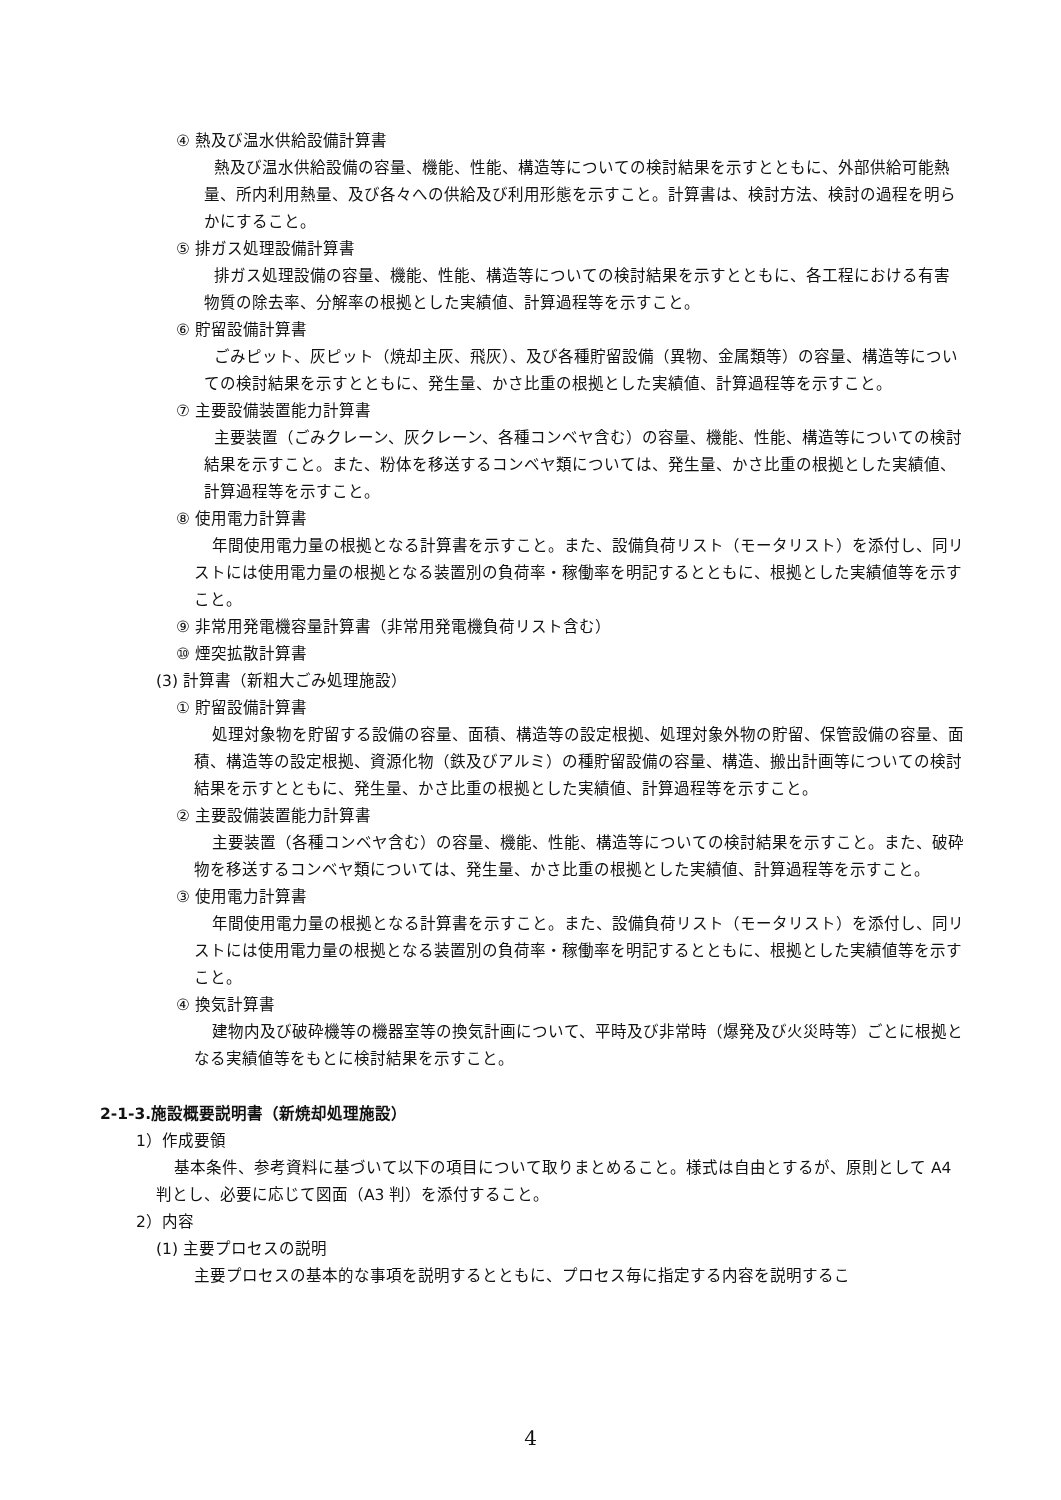④ 熱及び温水供給設備計算書
熱及び温水供給設備の容量、機能、性能、構造等についての検討結果を示すとともに、外部供給可能熱量、所内利用熱量、及び各々への供給及び利用形態を示すこと。計算書は、検討方法、検討の過程を明らかにすること。
⑤ 排ガス処理設備計算書
排ガス処理設備の容量、機能、性能、構造等についての検討結果を示すとともに、各工程における有害物質の除去率、分解率の根拠とした実績値、計算過程等を示すこと。
⑥ 貯留設備計算書
ごみピット、灰ピット（焼却主灰、飛灰）、及び各種貯留設備（異物、金属類等）の容量、構造等についての検討結果を示すとともに、発生量、かさ比重の根拠とした実績値、計算過程等を示すこと。
⑦ 主要設備装置能力計算書
主要装置（ごみクレーン、灰クレーン、各種コンベヤ含む）の容量、機能、性能、構造等についての検討結果を示すこと。また、粉体を移送するコンベヤ類については、発生量、かさ比重の根拠とした実績値、計算過程等を示すこと。
⑧ 使用電力計算書
年間使用電力量の根拠となる計算書を示すこと。また、設備負荷リスト（モータリスト）を添付し、同リストには使用電力量の根拠となる装置別の負荷率・稼働率を明記するとともに、根拠とした実績値等を示すこと。
⑨ 非常用発電機容量計算書（非常用発電機負荷リスト含む）
⑩ 煙突拡散計算書
(3) 計算書（新粗大ごみ処理施設）
① 貯留設備計算書
処理対象物を貯留する設備の容量、面積、構造等の設定根拠、処理対象外物の貯留、保管設備の容量、面積、構造等の設定根拠、資源化物（鉄及びアルミ）の種貯留設備の容量、構造、搬出計画等についての検討結果を示すとともに、発生量、かさ比重の根拠とした実績値、計算過程等を示すこと。
② 主要設備装置能力計算書
主要装置（各種コンベヤ含む）の容量、機能、性能、構造等についての検討結果を示すこと。また、破砕物を移送するコンベヤ類については、発生量、かさ比重の根拠とした実績値、計算過程等を示すこと。
③ 使用電力計算書
年間使用電力量の根拠となる計算書を示すこと。また、設備負荷リスト（モータリスト）を添付し、同リストには使用電力量の根拠となる装置別の負荷率・稼働率を明記するとともに、根拠とした実績値等を示すこと。
④ 換気計算書
建物内及び破砕機等の機器室等の換気計画について、平時及び非常時（爆発及び火災時等）ごとに根拠となる実績値等をもとに検討結果を示すこと。
2-1-3.施設概要説明書（新焼却処理施設）
1）作成要領
基本条件、参考資料に基づいて以下の項目について取りまとめること。様式は自由とするが、原則として A4 判とし、必要に応じて図面（A3 判）を添付すること。
2）内容
(1) 主要プロセスの説明
主要プロセスの基本的な事項を説明するとともに、プロセス毎に指定する内容を説明するこ
4